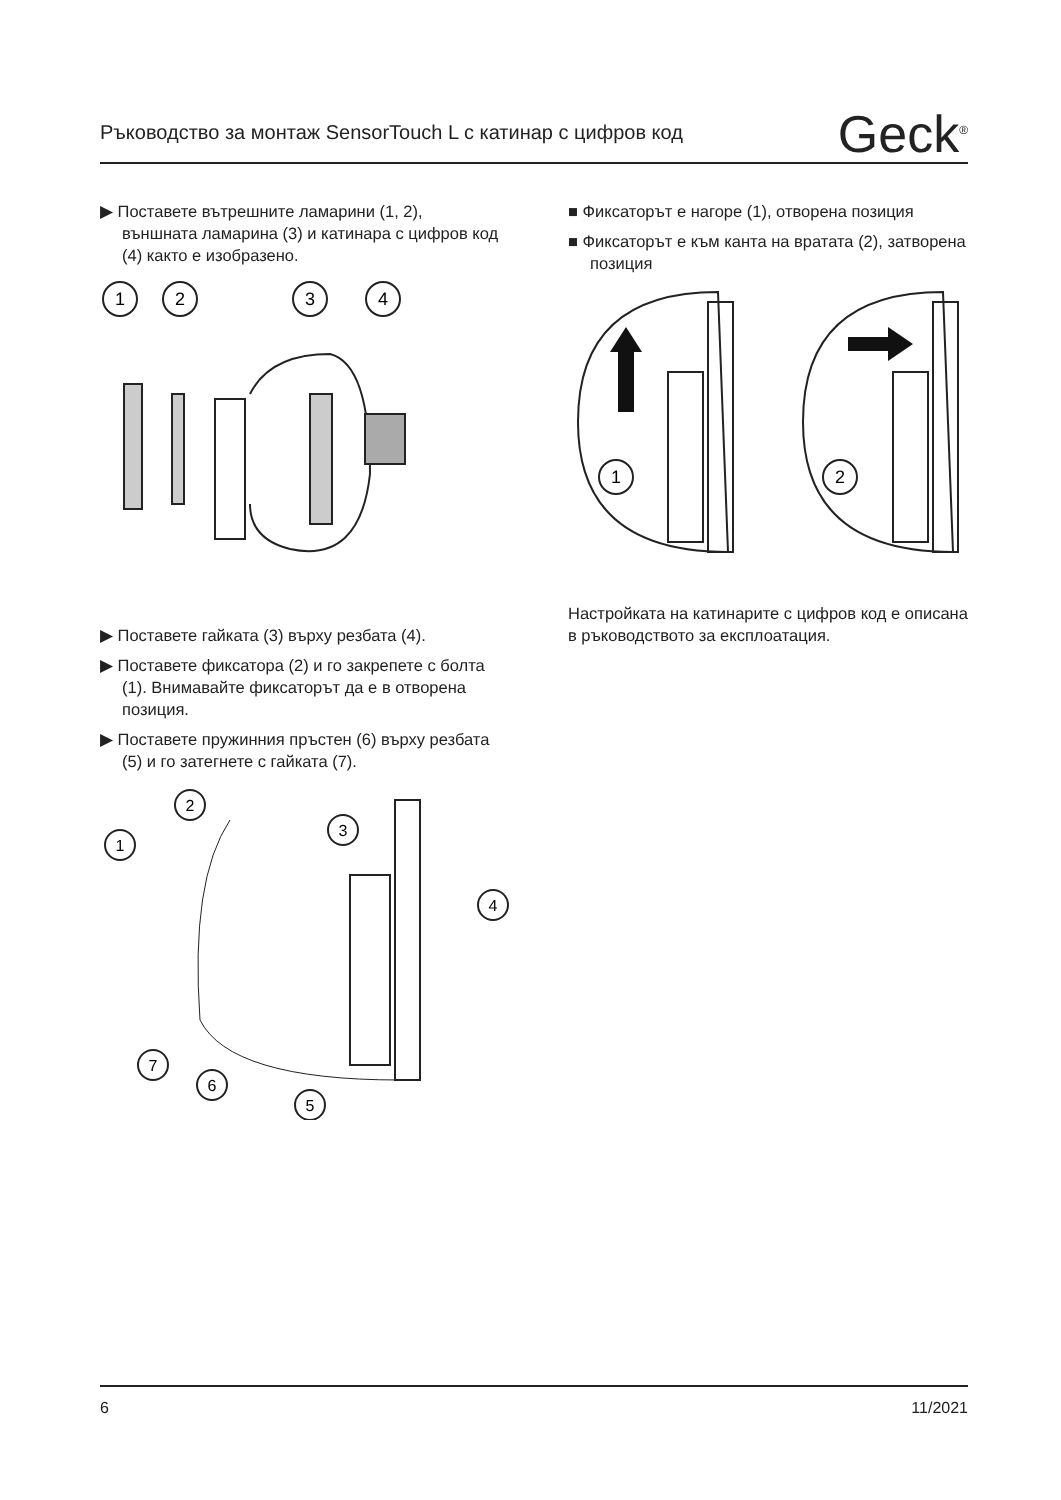Ръководство за монтаж SensorTouch L с катинар с цифров код Geck<sup>®</sup>
▶ Поставете вътрешните ламарини (1, 2), външната ламарина (3) и катинара с цифров код (4) както е изобразено.
1
2
3
4
▶ Поставете гайката (3) върху резбата (4).
▶ Поставете фиксатора (2) и го закрепете с болта (1). Внимавайте фиксаторът да е в отворена позиция.
▶ Поставете пружинния пръстен (6) върху резбата (5) и го затегнете с гайката (7).
1
2
3
4
7
6
5
■ Фиксаторът е нагоре (1), отворена позиция
■ Фиксаторът е към канта на вратата (2), затворена позиция
1
2
Настройката на катинарите с цифров код е описана в ръководството за експлоатация.
6 11/2021